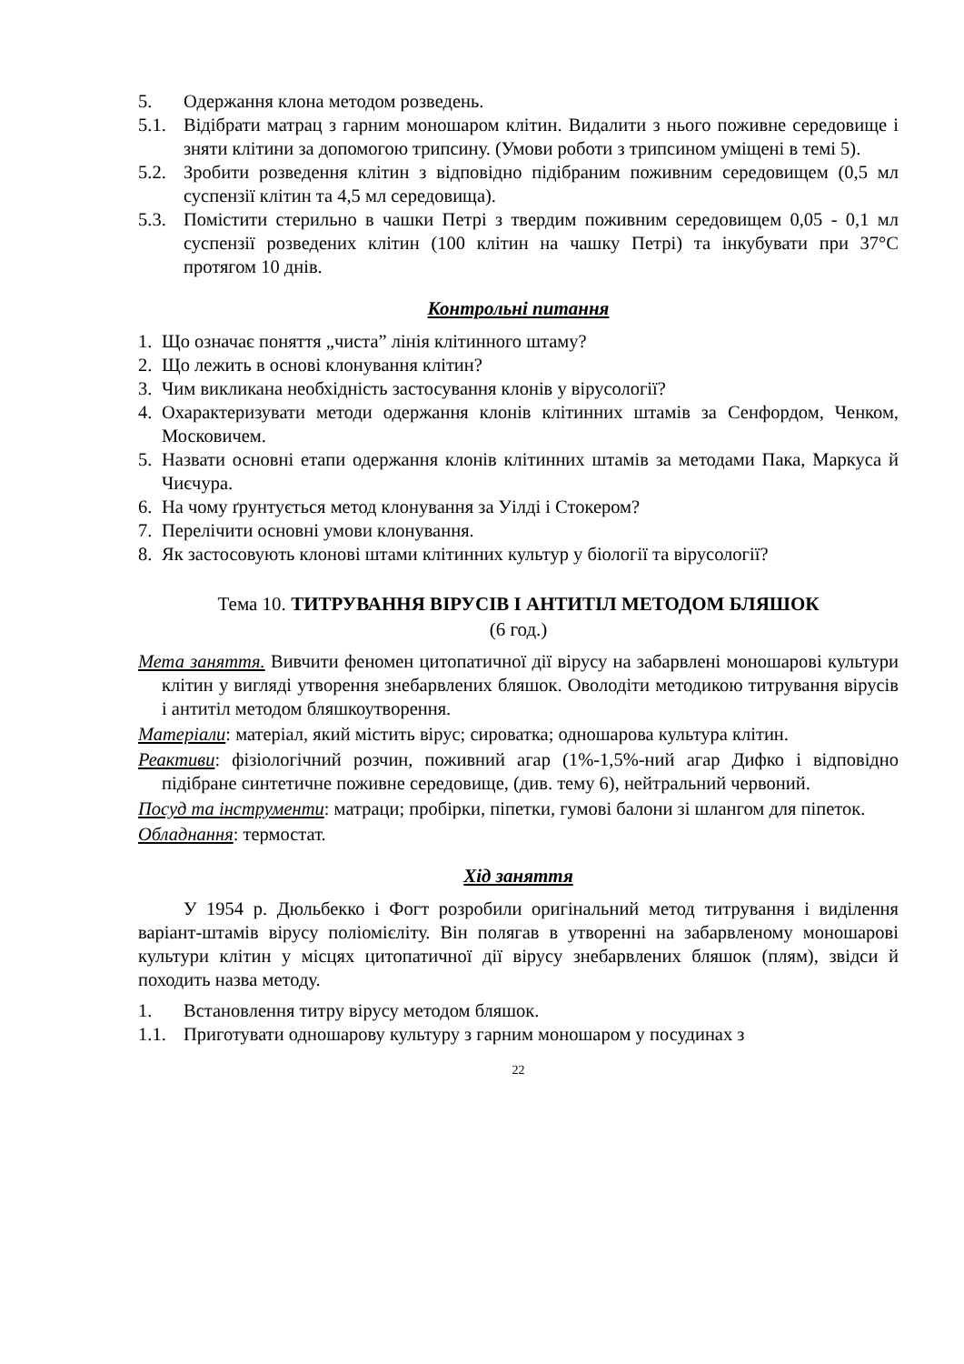5. Одержання клона методом розведень.
5.1. Відібрати матрац з гарним моношаром клітин. Видалити з нього поживне середовище і зняти клітини за допомогою трипсину. (Умови роботи з трипсином уміщені в темі 5).
5.2. Зробити розведення клітин з відповідно підібраним поживним середовищем (0,5 мл суспензії клітин та 4,5 мл середовища).
5.3. Помістити стерильно в чашки Петрі з твердим поживним середовищем 0,05 - 0,1 мл суспензії розведених клітин (100 клітин на чашку Петрі) та інкубувати при 37°С протягом 10 днів.
Контрольні питання
1. Що означає поняття „чиста” лінія клітинного штаму?
2. Що лежить в основі клонування клітин?
3. Чим викликана необхідність застосування клонів у вірусології?
4. Охарактеризувати методи одержання клонів клітинних штамів за Сенфордом, Ченком, Московичем.
5. Назвати основні етапи одержання клонів клітинних штамів за методами Пака, Маркуса й Чиєчура.
6. На чому ґрунтується метод клонування за Уілді і Стокером?
7. Перелічити основні умови клонування.
8. Як застосовують клонові штами клітинних культур у біології та вірусології?
Тема 10. ТИТРУВАННЯ ВІРУСІВ І АНТИТІЛ МЕТОДОМ БЛЯШОК
(6 год.)
Мета заняття. Вивчити феномен цитопатичної дії вірусу на забарвлені моношарові культури клітин у вигляді утворення знебарвлених бляшок. Оволодіти методикою титрування вірусів і антитіл методом бляшкоутворення.
Матеріали: матеріал, який містить вірус; сироватка; одношарова культура клітин.
Реактиви: фізіологічний розчин, поживний агар (1%-1,5%-ний агар Дифко і відповідно підібране синтетичне поживне середовище, (див. тему 6), нейтральний червоний.
Посуд та інструменти: матраци; пробірки, піпетки, гумові балони зі шлангом для піпеток.
Обладнання: термостат.
Хід заняття
У 1954 р. Дюльбекко і Фогт розробили оригінальний метод титрування і виділення варіант-штамів вірусу поліомієліту. Він полягав в утворенні на забарвленому моношарові культури клітин у місцях цитопатичної дії вірусу знебарвлених бляшок (плям), звідси й походить назва методу.
1. Встановлення титру вірусу методом бляшок.
1.1. Приготувати одношарову культуру з гарним моношаром у посудинах з
22